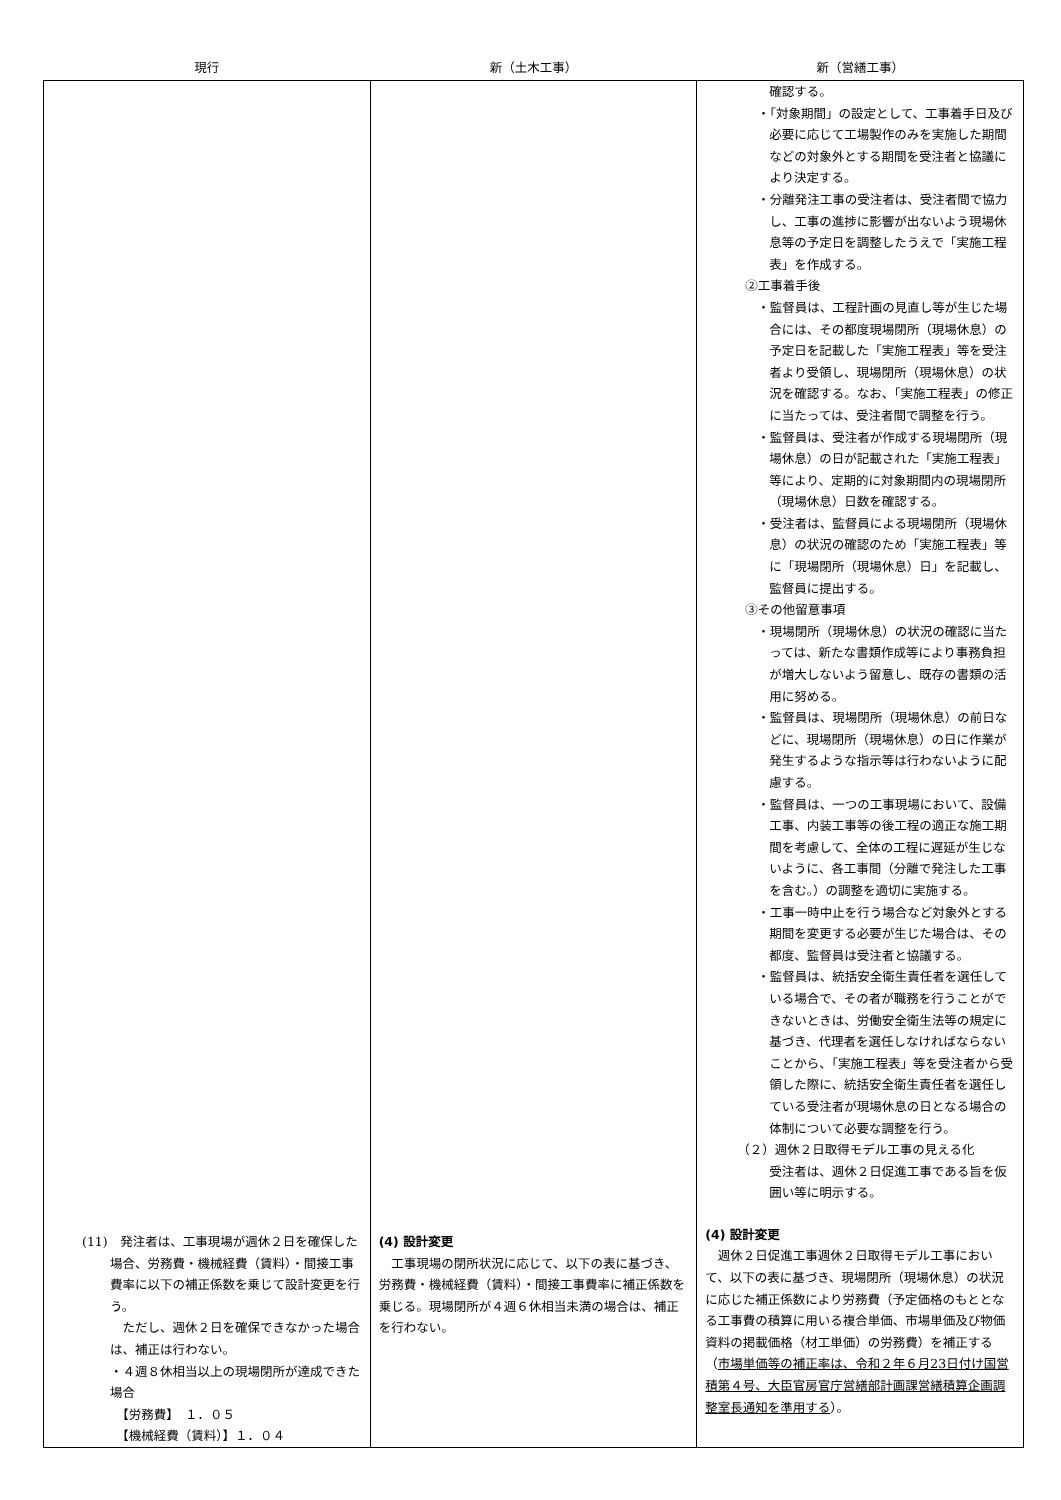| 現行 | 新（土木工事） | 新（営繕工事） |
| --- | --- | --- |
| (11) 発注者は、工事現場が週休２日を確保した場合、労務費・機械経費（賃料）・間接工事費率に以下の補正係数を乗じて設計変更を行う。 ただし、週休２日を確保できなかった場合は、補正は行わない。 ・４週８休相当以上の現場閉所が達成できた場合 【労務費】 １．０５ 【機械経費（賃料）】１．０４ | (4) 設計変更 工事現場の閉所状況に応じて、以下の表に基づき、労務費・機械経費（賃料）・間接工事費率に補正係数を乗じる。現場閉所が４週６休相当未満の場合は、補正を行わない。 | 確認する。 ・「対象期間」の設定として、工事着手日及び必要に応じて工場製作のみを実施した期間などの対象外とする期間を受注者と協議により決定する。 ・分離発注工事の受注者は、受注者間で協力し、工事の進捗に影響が出ないよう現場休息等の予定日を調整したうえで「実施工程表」を作成する。 ②工事着手後 ・監督員は、工程計画の見直し等が生じた場合には、その都度現場閉所（現場休息）の予定日を記載した「実施工程表」等を受注者より受領し、現場閉所（現場休息）の状況を確認する。なお、「実施工程表」の修正に当たっては、受注者間で調整を行う。 ・監督員は、受注者が作成する現場閉所（現場休息）の日が記載された「実施工程表」等により、定期的に対象期間内の現場閉所（現場休息）日数を確認する。 ・受注者は、監督員による現場閉所（現場休息）の状況の確認のため「実施工程表」等に「現場閉所（現場休息）日」を記載し、監督員に提出する。 ③その他留意事項 ・現場閉所（現場休息）の状況の確認に当たっては、新たな書類作成等により事務負担が増大しないよう留意し、既存の書類の活用に努める。 ・監督員は、現場閉所（現場休息）の前日などに、現場閉所（現場休息）の日に作業が発生するような指示等は行わないように配慮する。 ・監督員は、一つの工事現場において、設備工事、内装工事等の後工程の適正な施工期間を考慮して、全体の工程に遅延が生じないように、各工事間（分離で発注した工事を含む。）の調整を適切に実施する。 ・工事一時中止を行う場合など対象外とする期間を変更する必要が生じた場合は、その都度、監督員は受注者と協議する。 ・監督員は、統括安全衛生責任者を選任している場合で、その者が職務を行うことができないときは、労働安全衛生法等の規定に基づき、代理者を選任しなければならないことから、「実施工程表」等を受注者から受領した際に、統括安全衛生責任者を選任している受注者が現場休息の日となる場合の体制について必要な調整を行う。 （２）週休２日取得モデル工事の見える化 受注者は、週休２日促進工事である旨を仮囲い等に明示する。 (4) 設計変更 週休２日促進工事週休２日取得モデル工事において、以下の表に基づき、現場閉所（現場休息）の状況に応じた補正係数により労務費（予定価格のもととなる工事費の積算に用いる複合単価、市場単価及び物価資料の掲載価格（材工単価）の労務費）を補正する（ 市場単価等の補正率は、令和２年６月23日付け国営積第４号、大臣官房官庁営繕部計画課営繕積算企画調整室長通知を準用する ）。 |